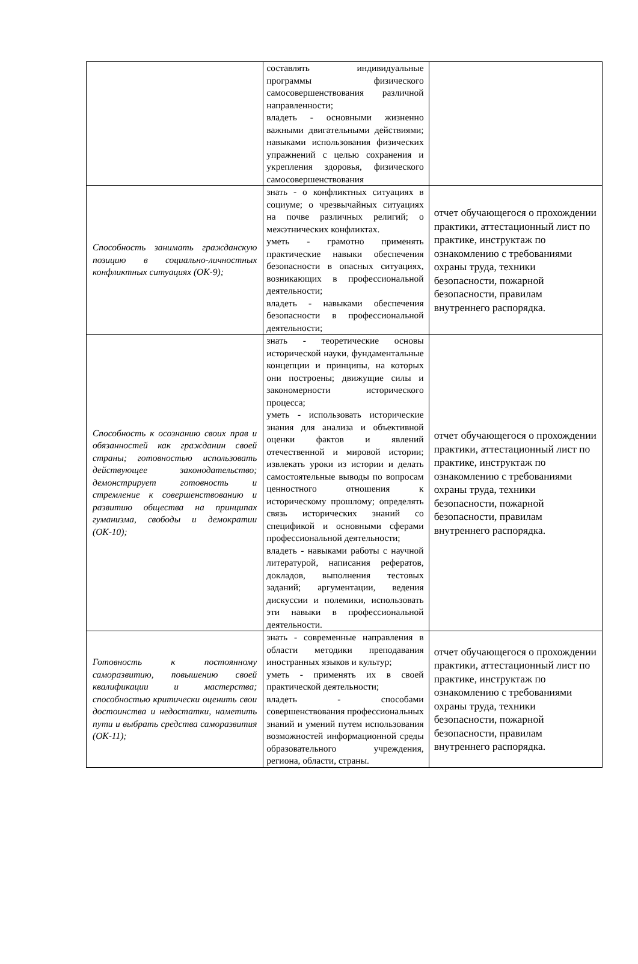| | составлять индивидуальные программы физического самосовершенствования различной направленности; владеть - основными жизненно важными двигательными действиями; навыками использования физических упражнений с целью сохранения и укрепления здоровья, физического самосовершенствования | |
| Способность занимать гражданскую позицию в социально-личностных конфликтных ситуациях (ОК-9); | знать - о конфликтных ситуациях в социуме; о чрезвычайных ситуациях на почве различных религий; о межэтнических конфликтах. уметь - грамотно применять практические навыки обеспечения безопасности в опасных ситуациях, возникающих в профессиональной деятельности; владеть - навыками обеспечения безопасности в профессиональной деятельности; | отчет обучающегося о прохождении практики, аттестационный лист по практике, инструктаж по ознакомлению с требованиями охраны труда, техники безопасности, пожарной безопасности, правилам внутреннего распорядка. |
| Способность к осознанию своих прав и обязанностей как гражданин своей страны; готовностью использовать действующее законодательство; демонстрирует готовность и стремление к совершенствованию и развитию общества на принципах гуманизма, свободы и демократии (ОК-10); | знать - теоретические основы исторической науки, фундаментальные концепции и принципы, на которых они построены; движущие силы и закономерности исторического процесса; уметь - использовать исторические знания для анализа и объективной оценки фактов и явлений отечественной и мировой истории; извлекать уроки из истории и делать самостоятельные выводы по вопросам ценностного отношения к историческому прошлому; определять связь исторических знаний со спецификой и основными сферами профессиональной деятельности; владеть - навыками работы с научной литературой, написания рефератов, докладов, выполнения тестовых заданий; аргументации, ведения дискуссии и полемики, использовать эти навыки в профессиональной деятельности. | отчет обучающегося о прохождении практики, аттестационный лист по практике, инструктаж по ознакомлению с требованиями охраны труда, техники безопасности, пожарной безопасности, правилам внутреннего распорядка. |
| Готовность к постоянному саморазвитию, повышению своей квалификации и мастерства; способностью критически оценить свои достоинства и недостатки, наметить пути и выбрать средства саморазвития (ОК-11); | знать - современные направления в области методики преподавания иностранных языков и культур; уметь - применять их в своей практической деятельности; владеть - способами совершенствования профессиональных знаний и умений путем использования возможностей информационной среды образовательного учреждения, региона, области, страны. | отчет обучающегося о прохождении практики, аттестационный лист по практике, инструктаж по ознакомлению с требованиями охраны труда, техники безопасности, пожарной безопасности, правилам внутреннего распорядка. |